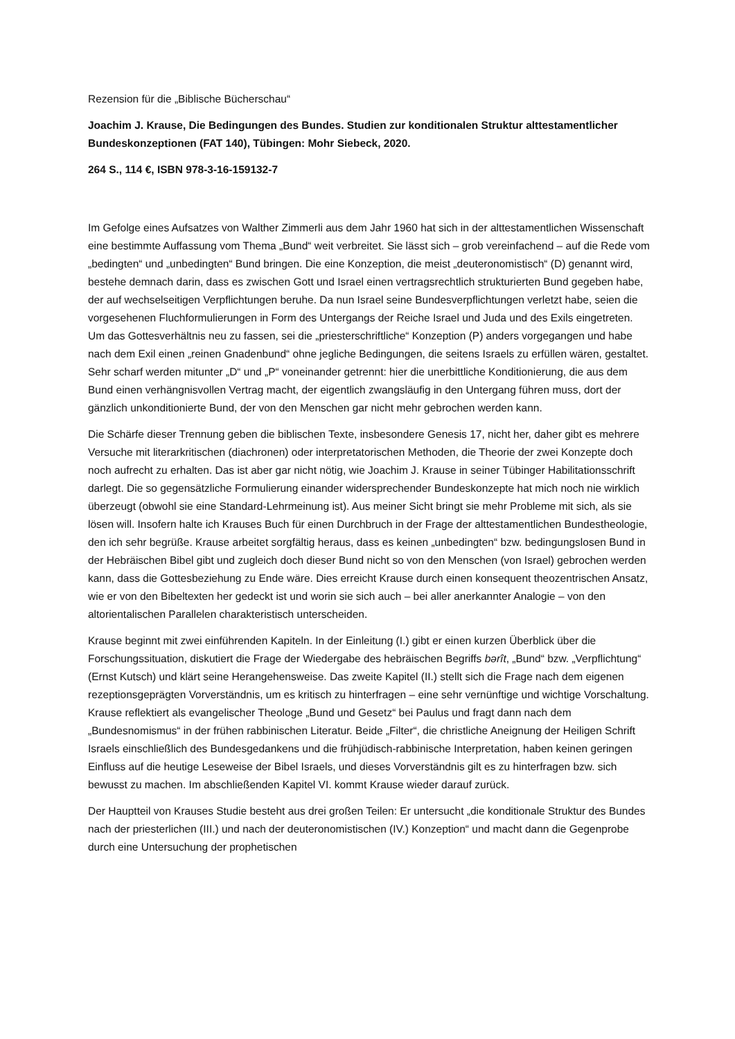Rezension für die „Biblische Bücherschau“
Joachim J. Krause, Die Bedingungen des Bundes. Studien zur konditionalen Struktur alttestamentlicher Bundeskonzeptionen (FAT 140), Tübingen: Mohr Siebeck, 2020.
264 S., 114 €, ISBN 978-3-16-159132-7
Im Gefolge eines Aufsatzes von Walther Zimmerli aus dem Jahr 1960 hat sich in der alttestamentlichen Wissenschaft eine bestimmte Auffassung vom Thema „Bund“ weit verbreitet. Sie lässt sich – grob vereinfachend – auf die Rede vom „bedingten“ und „unbedingten“ Bund bringen. Die eine Konzeption, die meist „deuteronomistisch“ (D) genannt wird, bestehe demnach darin, dass es zwischen Gott und Israel einen vertragsrechtlich strukturierten Bund gegeben habe, der auf wechselseitigen Verpflichtungen beruhe. Da nun Israel seine Bundesverpflichtungen verletzt habe, seien die vorgesehenen Fluchformulierungen in Form des Untergangs der Reiche Israel und Juda und des Exils eingetreten. Um das Gottesverhältnis neu zu fassen, sei die „priesterschriftliche“ Konzeption (P) anders vorgegangen und habe nach dem Exil einen „reinen Gnadenbund“ ohne jegliche Bedingungen, die seitens Israels zu erfüllen wären, gestaltet. Sehr scharf werden mitunter „D“ und „P“ voneinander getrennt: hier die unerbittliche Konditionierung, die aus dem Bund einen verhängnisvollen Vertrag macht, der eigentlich zwangsläufig in den Untergang führen muss, dort der gänzlich unkonditionierte Bund, der von den Menschen gar nicht mehr gebrochen werden kann.
Die Schärfe dieser Trennung geben die biblischen Texte, insbesondere Genesis 17, nicht her, daher gibt es mehrere Versuche mit literarkritischen (diachronen) oder interpretatorischen Methoden, die Theorie der zwei Konzepte doch noch aufrecht zu erhalten. Das ist aber gar nicht nötig, wie Joachim J. Krause in seiner Tübinger Habilitationsschrift darlegt. Die so gegensätzliche Formulierung einander widersprechender Bundeskonzepte hat mich noch nie wirklich überzeugt (obwohl sie eine Standard-Lehrmeinung ist). Aus meiner Sicht bringt sie mehr Probleme mit sich, als sie lösen will. Insofern halte ich Krauses Buch für einen Durchbruch in der Frage der alttestamentlichen Bundestheologie, den ich sehr begrüße. Krause arbeitet sorgfältig heraus, dass es keinen „unbedingten“ bzw. bedingungslosen Bund in der Hebräischen Bibel gibt und zugleich doch dieser Bund nicht so von den Menschen (von Israel) gebrochen werden kann, dass die Gottesbeziehung zu Ende wäre. Dies erreicht Krause durch einen konsequent theozentrischen Ansatz, wie er von den Bibeltexten her gedeckt ist und worin sie sich auch – bei aller anerkannter Analogie – von den altorientalischen Parallelen charakteristisch unterscheiden.
Krause beginnt mit zwei einführenden Kapiteln. In der Einleitung (I.) gibt er einen kurzen Überblick über die Forschungssituation, diskutiert die Frage der Wiedergabe des hebräischen Begriffs bərît, „Bund“ bzw. „Verpflichtung“ (Ernst Kutsch) und klärt seine Herangehensweise. Das zweite Kapitel (II.) stellt sich die Frage nach dem eigenen rezeptionsgeprägten Vorverständnis, um es kritisch zu hinterfragen – eine sehr vernünftige und wichtige Vorschaltung. Krause reflektiert als evangelischer Theologe „Bund und Gesetz“ bei Paulus und fragt dann nach dem „Bundesnomismus“ in der frühen rabbinischen Literatur. Beide „Filter“, die christliche Aneignung der Heiligen Schrift Israels einschließlich des Bundesgedankens und die frühjüdisch-rabbinische Interpretation, haben keinen geringen Einfluss auf die heutige Leseweise der Bibel Israels, und dieses Vorverständnis gilt es zu hinterfragen bzw. sich bewusst zu machen. Im abschließenden Kapitel VI. kommt Krause wieder darauf zurück.
Der Hauptteil von Krauses Studie besteht aus drei großen Teilen: Er untersucht „die konditionale Struktur des Bundes nach der priesterlichen (III.) und nach der deuteronomistischen (IV.) Konzeption“ und macht dann die Gegenprobe durch eine Untersuchung der prophetischen